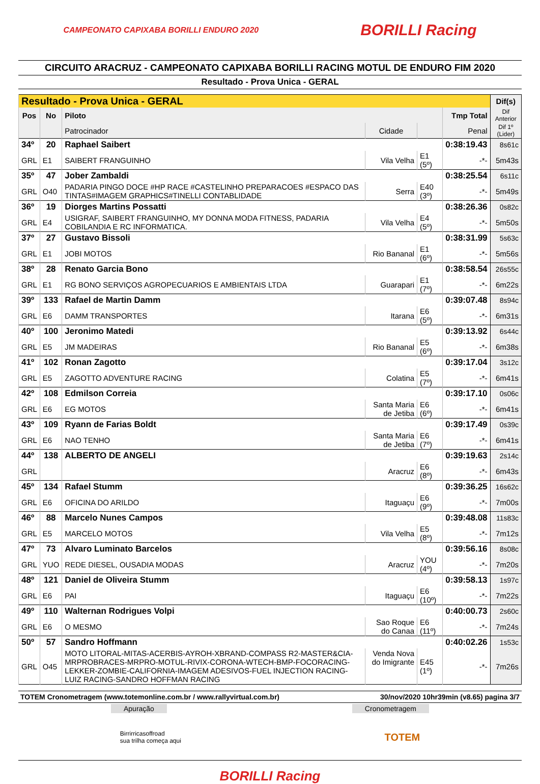CAMPEONATO CAPIXABA BORILLI ENDURO 2020 BORILLI Racing
CIRCUITO ARACRUZ - CAMPEONATO CAPIXABA BORILLI RACING MOTUL DE ENDURO FIM 2020
Resultado - Prova Unica - GERAL
| Resultado - Prova Unica - GERAL | | | | | | Dif(s) |
| --- | --- | --- | --- | --- | --- | --- |
| Pos | No | Piloto | | | Tmp Total | Dif Anterior |
| | | Patrocinador | Cidade | | Penal | Dif 1º (Lider) |
| 34º | 20 | Raphael Saibert | | | 0:38:19.43 | 8s61c |
| GRL | E1 | SAIBERT FRANGUINHO | Vila Velha | E1 (5º) | -*- | 5m43s |
| 35º | 47 | Jober Zambaldi | | | 0:38:25.54 | 6s11c |
| GRL | O40 | PADARIA PINGO DOCE #HP RACE #CASTELINHO PREPARACOES #ESPACO DAS TINTAS#IMAGEM GRAPHICS#TINELLI CONTABLIDADE | Serra | E40 (3º) | -*- | 5m49s |
| 36º | 19 | Diorges Martins Possatti | | | 0:38:26.36 | 0s82c |
| GRL | E4 | USIGRAF, SAIBERT FRANGUINHO, MY DONNA MODA FITNESS, PADARIA COBILANDIA E RC INFORMATICA. | Vila Velha | E4 (5º) | -*- | 5m50s |
| 37º | 27 | Gustavo Bissoli | | | 0:38:31.99 | 5s63c |
| GRL | E1 | JOBI MOTOS | Rio Bananal | E1 (6º) | -*- | 5m56s |
| 38º | 28 | Renato Garcia Bono | | | 0:38:58.54 | 26s55c |
| GRL | E1 | RG BONO SERVIÇOS AGROPECUARIOS E AMBIENTAIS LTDA | Guarapari | E1 (7º) | -*- | 6m22s |
| 39º | 133 | Rafael de Martin Damm | | | 0:39:07.48 | 8s94c |
| GRL | E6 | DAMM TRANSPORTES | Itarana | E6 (5º) | -*- | 6m31s |
| 40º | 100 | Jeronimo Matedi | | | 0:39:13.92 | 6s44c |
| GRL | E5 | JM MADEIRAS | Rio Bananal | E5 (6º) | -*- | 6m38s |
| 41º | 102 | Ronan Zagotto | | | 0:39:17.04 | 3s12c |
| GRL | E5 | ZAGOTTO ADVENTURE RACING | Colatina | E5 (7º) | -*- | 6m41s |
| 42º | 108 | Edmilson Correia | | | 0:39:17.10 | 0s06c |
| GRL | E6 | EG MOTOS | Santa Maria de Jetiba | E6 (6º) | -*- | 6m41s |
| 43º | 109 | Ryann de Farias Boldt | | | 0:39:17.49 | 0s39c |
| GRL | E6 | NAO TENHO | Santa Maria de Jetiba | E6 (7º) | -*- | 6m41s |
| 44º | 138 | ALBERTO DE ANGELI | | | 0:39:19.63 | 2s14c |
| GRL | | | Aracruz | E6 (8º) | -*- | 6m43s |
| 45º | 134 | Rafael Stumm | | | 0:39:36.25 | 16s62c |
| GRL | E6 | OFICINA DO ARILDO | Itaguaçu | E6 (9º) | -*- | 7m00s |
| 46º | 88 | Marcelo Nunes Campos | | | 0:39:48.08 | 11s83c |
| GRL | E5 | MARCELO MOTOS | Vila Velha | E5 (8º) | -*- | 7m12s |
| 47º | 73 | Alvaro Luminato Barcelos | | | 0:39:56.16 | 8s08c |
| GRL | YUO | REDE DIESEL, OUSADIA MODAS | Aracruz | YOU (4º) | -*- | 7m20s |
| 48º | 121 | Daniel de Oliveira Stumm | | | 0:39:58.13 | 1s97c |
| GRL | E6 | PAI | Itaguaçu | E6 (10º) | -*- | 7m22s |
| 49º | 110 | Walternan Rodrigues Volpi | | | 0:40:00.73 | 2s60c |
| GRL | E6 | O MESMO | Sao Roque do Canaa | E6 (11º) | -*- | 7m24s |
| 50º | 57 | Sandro Hoffmann | | | 0:40:02.26 | 1s53c |
| GRL | O45 | MOTO LITORAL-MITAS-ACERBIS-AYROH-XBRAND-COMPASS R2-MASTER&CIA-MRPROBRACES-MRPRO-MOTUL-RIVIX-CORONA-WTECH-BMP-FOCORACING-LEKKER-ZOMBIE-CALIFORNIA-IMAGEM ADESIVOS-FUEL INJECTION RACING-LUIZ RACING-SANDRO HOFFMAN RACING | Venda Nova do Imigrante | E45 (1º) | -*- | 7m26s |
TOTEM Cronometragem (www.totemonline.com.br / www.rallyvirtual.com.br) 30/nov/2020 10hr39min (v8.65) pagina 3/7
Apuração Cronometragem
Birrirricasoffroad
sua trilha começa aqui
TOTEM
BORILLI Racing